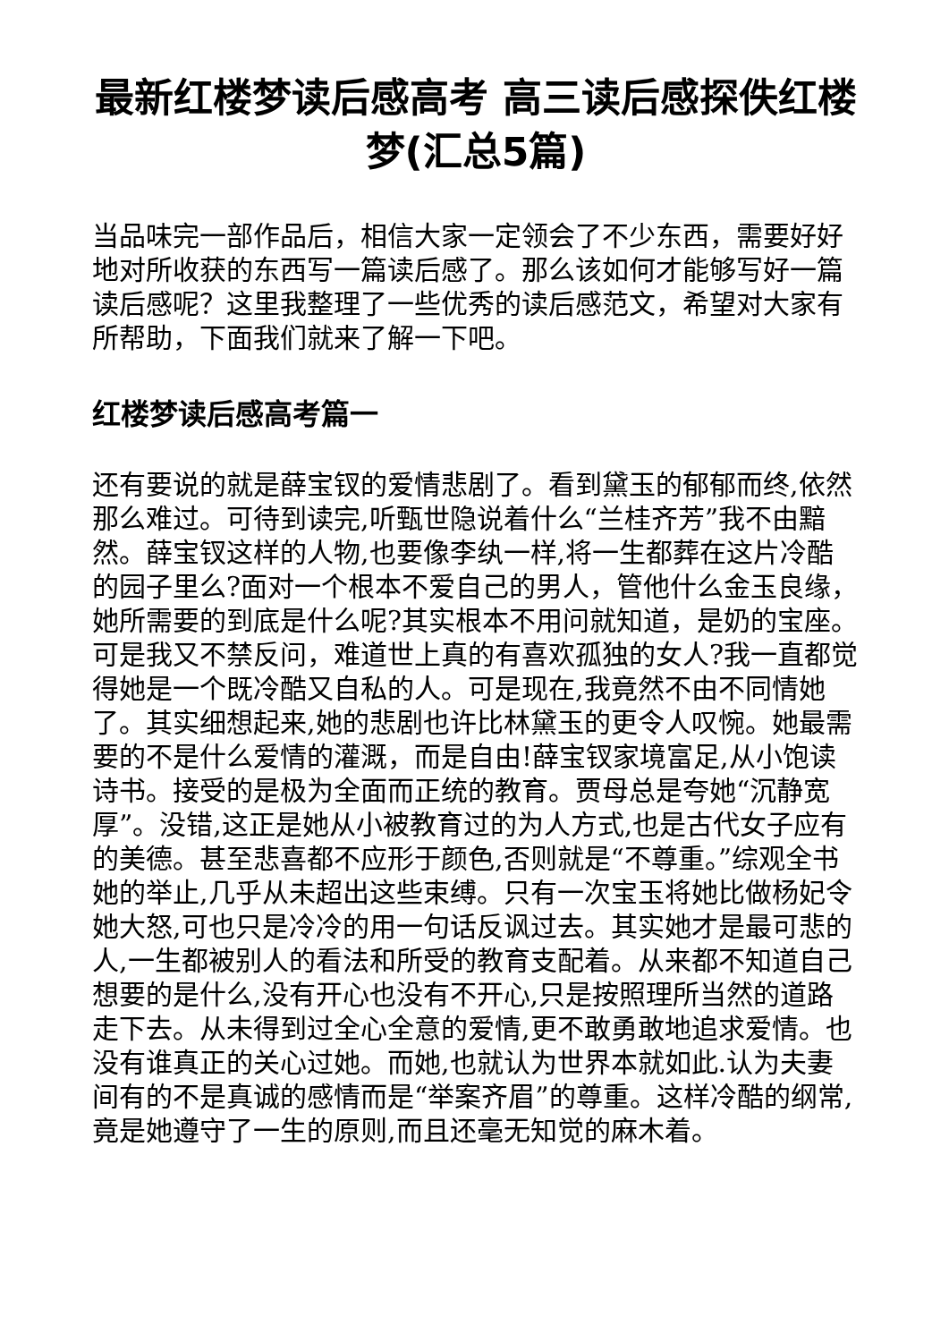最新红楼梦读后感高考 高三读后感探佚红楼梦(汇总5篇)
当品味完一部作品后，相信大家一定领会了不少东西，需要好好地对所收获的东西写一篇读后感了。那么该如何才能够写好一篇读后感呢？这里我整理了一些优秀的读后感范文，希望对大家有所帮助，下面我们就来了解一下吧。
红楼梦读后感高考篇一
还有要说的就是薛宝钗的爱情悲剧了。看到黛玉的郁郁而终,依然那么难过。可待到读完,听甄世隐说着什么“兰桂齐芳”我不由黯然。薛宝钗这样的人物,也要像李纨一样,将一生都葬在这片冷酷的园子里么?面对一个根本不爱自己的男人，管他什么金玉良缘，她所需要的到底是什么呢?其实根本不用问就知道，是奶的宝座。可是我又不禁反问，难道世上真的有喜欢孤独的女人?我一直都觉得她是一个既冷酷又自私的人。可是现在,我竟然不由不同情她了。其实细想起来,她的悲剧也许比林黛玉的更令人叹惋。她最需要的不是什么爱情的灌溉，而是自由!薛宝钗家境富足,从小饱读诗书。接受的是极为全面而正统的教育。贾母总是夸她“沉静宽厚”。没错,这正是她从小被教育过的为人方式,也是古代女子应有的美德。甚至悲喜都不应形于颜色,否则就是“不尊重。”综观全书她的举止,几乎从未超出这些束缚。只有一次宝玉将她比做杨妃令她大怒,可也只是冷冷的用一句话反讽过去。其实她才是最可悲的人,一生都被别人的看法和所受的教育支配着。从来都不知道自己想要的是什么,没有开心也没有不开心,只是按照理所当然的道路走下去。从未得到过全心全意的爱情,更不敢勇敢地追求爱情。也没有谁真正的关心过她。而她,也就认为世界本就如此.认为夫妻间有的不是真诚的感情而是“举案齐眉”的尊重。这样冷酷的纲常,竟是她遵守了一生的原则,而且还毫无知觉的麻木着。